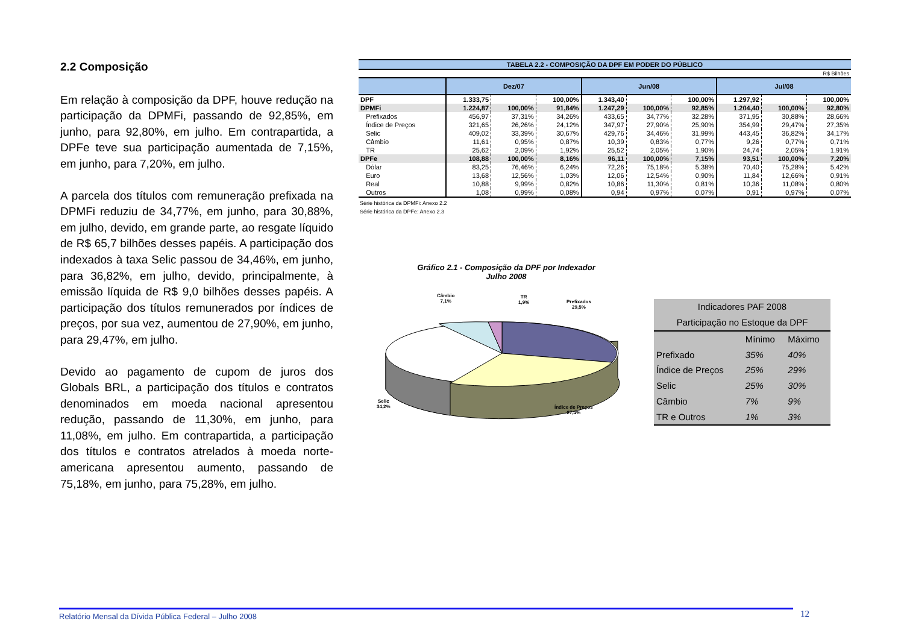2.2 Composição
Em relação à composição da DPF, houve redução na participação da DPMFi, passando de 92,85%, em junho, para 92,80%, em julho. Em contrapartida, a DPFe teve sua participação aumentada de 7,15%, em junho, para 7,20%, em julho.
A parcela dos títulos com remuneração prefixada na DPMFi reduziu de 34,77%, em junho, para 30,88%, em julho, devido, em grande parte, ao resgate líquido de R$ 65,7 bilhões desses papéis. A participação dos indexados à taxa Selic passou de 34,46%, em junho, para 36,82%, em julho, devido, principalmente, à emissão líquida de R$ 9,0 bilhões desses papéis. A participação dos títulos remunerados por índices de preços, por sua vez, aumentou de 27,90%, em junho, para 29,47%, em julho.
Devido ao pagamento de cupom de juros dos Globals BRL, a participação dos títulos e contratos denominados em moeda nacional apresentou redução, passando de 11,30%, em junho, para 11,08%, em julho. Em contrapartida, a participação dos títulos e contratos atrelados à moeda norte-americana apresentou aumento, passando de 75,18%, em junho, para 75,28%, em julho.
| TABELA 2.2 - COMPOSIÇÃO DA DPF EM PODER DO PÚBLICO | | | | | | | | | |
| R$ Bilhões | | | | | | | | | |
| | Dez/07 | | | Jun/08 | | | Jul/08 | | |
| DPF | 1.333,75 | | 100,00% | 1.343,40 | | 100,00% | 1.297,92 | | 100,00% |
| DPMFi | 1.224,87 | 100,00% | 91,84% | 1.247,29 | 100,00% | 92,85% | 1.204,40 | 100,00% | 92,80% |
| Prefixados | 456,97 | 37,31% | 34,26% | 433,65 | 34,77% | 32,28% | 371,95 | 30,88% | 28,66% |
| Índice de Preços | 321,65 | 26,26% | 24,12% | 347,97 | 27,90% | 25,90% | 354,99 | 29,47% | 27,35% |
| Selic | 409,02 | 33,39% | 30,67% | 429,76 | 34,46% | 31,99% | 443,45 | 36,82% | 34,17% |
| Câmbio | 11,61 | 0,95% | 0,87% | 10,39 | 0,83% | 0,77% | 9,26 | 0,77% | 0,71% |
| TR | 25,62 | 2,09% | 1,92% | 25,52 | 2,05% | 1,90% | 24,74 | 2,05% | 1,91% |
| DPFe | 108,88 | 100,00% | 8,16% | 96,11 | 100,00% | 7,15% | 93,51 | 100,00% | 7,20% |
| Dólar | 83,25 | 76,46% | 6,24% | 72,26 | 75,18% | 5,38% | 70,40 | 75,28% | 5,42% |
| Euro | 13,68 | 12,56% | 1,03% | 12,06 | 12,54% | 0,90% | 11,84 | 12,66% | 0,91% |
| Real | 10,88 | 9,99% | 0,82% | 10,86 | 11,30% | 0,81% | 10,36 | 11,08% | 0,80% |
| Outros | 1,08 | 0,99% | 0,08% | 0,94 | 0,97% | 0,07% | 0,91 | 0,97% | 0,07% |
Série histórica da DPMFi: Anexo 2.2
Série histórica da DPFe: Anexo 2.3
Gráfico 2.1 - Composição da DPF por Indexador
Julho 2008
Câmbio
7,1%
TR
1,9%
Prefixados
29,5%
Selic
34,2%
Índice de Preços
27,4%
| Indicadores PAF 2008 | | |
| Participação no Estoque da DPF | | |
| | Mínimo | Máximo |
| Prefixado | 35% | 40% |
| Índice de Preços | 25% | 29% |
| Selic | 25% | 30% |
| Câmbio | 7% | 9% |
| TR e Outros | 1% | 3% |
Relatório Mensal da Dívida Pública Federal – Julho 2008 12